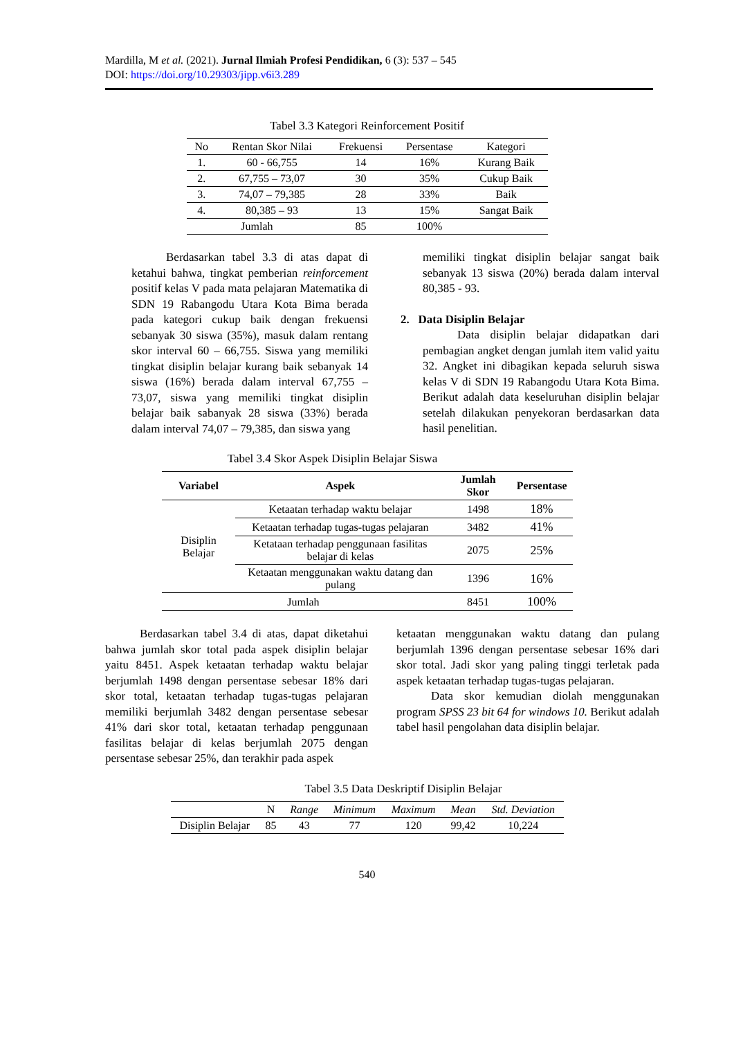Mardilla, M et al. (2021). Jurnal Ilmiah Profesi Pendidikan, 6 (3): 537 – 545
DOI: https://doi.org/10.29303/jipp.v6i3.289
Tabel 3.3 Kategori Reinforcement Positif
| No | Rentan Skor Nilai | Frekuensi | Persentase | Kategori |
| --- | --- | --- | --- | --- |
| 1. | 60 - 66,755 | 14 | 16% | Kurang Baik |
| 2. | 67,755 – 73,07 | 30 | 35% | Cukup Baik |
| 3. | 74,07 – 79,385 | 28 | 33% | Baik |
| 4. | 80,385 – 93 | 13 | 15% | Sangat Baik |
| Jumlah | | 85 | 100% | |
Berdasarkan tabel 3.3 di atas dapat di ketahui bahwa, tingkat pemberian reinforcement positif kelas V pada mata pelajaran Matematika di SDN 19 Rabangodu Utara Kota Bima berada pada kategori cukup baik dengan frekuensi sebanyak 30 siswa (35%), masuk dalam rentang skor interval 60 – 66,755. Siswa yang memiliki tingkat disiplin belajar kurang baik sebanyak 14 siswa (16%) berada dalam interval 67,755 – 73,07, siswa yang memiliki tingkat disiplin belajar baik sabanyak 28 siswa (33%) berada dalam interval 74,07 – 79,385, dan siswa yang
memiliki tingkat disiplin belajar sangat baik sebanyak 13 siswa (20%) berada dalam interval 80,385 - 93.
2. Data Disiplin Belajar
Data disiplin belajar didapatkan dari pembagian angket dengan jumlah item valid yaitu 32. Angket ini dibagikan kepada seluruh siswa kelas V di SDN 19 Rabangodu Utara Kota Bima. Berikut adalah data keseluruhan disiplin belajar setelah dilakukan penyekoran berdasarkan data hasil penelitian.
Tabel 3.4 Skor Aspek Disiplin Belajar Siswa
| Variabel | Aspek | Jumlah Skor | Persentase |
| --- | --- | --- | --- |
| Disiplin Belajar | Ketaatan terhadap waktu belajar | 1498 | 18% |
| | Ketaatan terhadap tugas-tugas pelajaran | 3482 | 41% |
| | Ketataan terhadap penggunaan fasilitas belajar di kelas | 2075 | 25% |
| | Ketaatan menggunakan waktu datang dan pulang | 1396 | 16% |
| Jumlah | | 8451 | 100% |
Berdasarkan tabel 3.4 di atas, dapat diketahui bahwa jumlah skor total pada aspek disiplin belajar yaitu 8451. Aspek ketaatan terhadap waktu belajar berjumlah 1498 dengan persentase sebesar 18% dari skor total, ketaatan terhadap tugas-tugas pelajaran memiliki berjumlah 3482 dengan persentase sebesar 41% dari skor total, ketaatan terhadap penggunaan fasilitas belajar di kelas berjumlah 2075 dengan persentase sebesar 25%, dan terakhir pada aspek
ketaatan menggunakan waktu datang dan pulang berjumlah 1396 dengan persentase sebesar 16% dari skor total. Jadi skor yang paling tinggi terletak pada aspek ketaatan terhadap tugas-tugas pelajaran.
Data skor kemudian diolah menggunakan program SPSS 23 bit 64 for windows 10. Berikut adalah tabel hasil pengolahan data disiplin belajar.
Tabel 3.5 Data Deskriptif Disiplin Belajar
| | N | Range | Minimum | Maximum | Mean | Std. Deviation |
| --- | --- | --- | --- | --- | --- | --- |
| Disiplin Belajar | 85 | 43 | 77 | 120 | 99,42 | 10,224 |
540